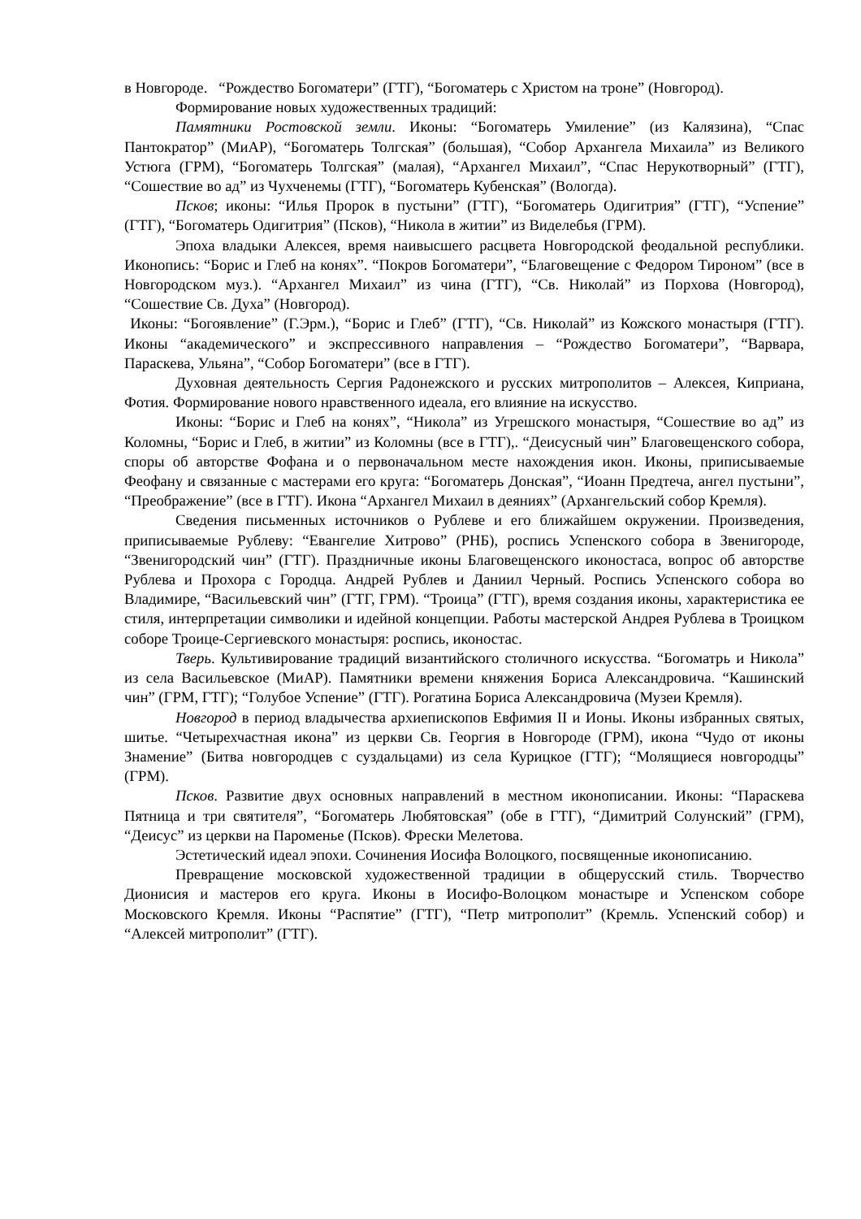в Новгороде. “Рождество Богоматери” (ГТГ), “Богоматерь с Христом на троне” (Новгород).
Формирование новых художественных традиций:
Памятники Ростовской земли. Иконы: “Богоматерь Умиление” (из Калязина), “Спас Пантократор” (МиАР), “Богоматерь Толгская” (большая), “Собор Архангела Михаила” из Великого Устюга (ГРМ), “Богоматерь Толгская” (малая), “Архангел Михаил”, “Спас Нерукотворный” (ГТГ), “Сошествие во ад” из Чухченемы (ГТГ), “Богоматерь Кубенская” (Вологда).
Псков; иконы: “Илья Пророк в пустыни” (ГТГ), “Богоматерь Одигитрия” (ГТГ), “Успение” (ГТГ), “Богоматерь Одигитрия” (Псков), “Никола в житии” из Виделебья (ГРМ).
Эпоха владыки Алексея, время наивысшего расцвета Новгородской феодальной республики. Иконопись: “Борис и Глеб на конях”. “Покров Богоматери”, “Благовещение с Федором Тироном” (все в Новгородском муз.). “Архангел Михаил” из чина (ГТГ), “Св. Николай” из Порхова (Новгород), “Сошествие Св. Духа” (Новгород).
Иконы: “Богоявление” (Г.Эрм.), “Борис и Глеб” (ГТГ), “Св. Николай” из Кожского монастыря (ГТГ). Иконы “академического” и экспрессивного направления – “Рождество Богоматери”, “Варвара, Параскева, Ульяна”, “Собор Богоматери” (все в ГТГ).
Духовная деятельность Сергия Радонежского и русских митрополитов – Алексея, Киприана, Фотия. Формирование нового нравственного идеала, его влияние на искусство.
Иконы: “Борис и Глеб на конях”, “Никола” из Угрешского монастыря, “Сошествие во ад” из Коломны, “Борис и Глеб, в житии” из Коломны (все в ГТГ),. “Деисусный чин” Благовещенского собора, споры об авторстве Фофана и о первоначальном месте нахождения икон. Иконы, приписываемые Феофану и связанные с мастерами его круга: “Богоматерь Донская”, “Иоанн Предтеча, ангел пустыни”, “Преображение” (все в ГТГ). Икона “Архангел Михаил в деяниях” (Архангельский собор Кремля).
Сведения письменных источников о Рублеве и его ближайшем окружении. Произведения, приписываемые Рублеву: “Евангелие Хитрово” (РНБ), роспись Успенского собора в Звенигороде, “Звенигородский чин” (ГТГ). Праздничные иконы Благовещенского иконостаса, вопрос об авторстве Рублева и Прохора с Городца. Андрей Рублев и Даниил Черный. Роспись Успенского собора во Владимире, “Васильевский чин” (ГТГ, ГРМ). “Троица” (ГТГ), время создания иконы, характеристика ее стиля, интерпретации символики и идейной концепции. Работы мастерской Андрея Рублева в Троицком соборе Троице-Сергиевского монастыря: роспись, иконостас.
Тверь. Культивирование традиций византийского столичного искусства. “Богоматрь и Никола” из села Васильевское (МиАР). Памятники времени княжения Бориса Александровича. “Кашинский чин” (ГРМ, ГТГ); “Голубое Успение” (ГТГ). Рогатина Бориса Александровича (Музеи Кремля).
Новгород в период владычества архиепископов Евфимия II и Ионы. Иконы избранных святых, шитье. “Четырехчастная икона” из церкви Св. Георгия в Новгороде (ГРМ), икона “Чудо от иконы Знамение” (Битва новгородцев с суздальцами) из села Курицкое (ГТГ); “Молящиеся новгородцы” (ГРМ).
Псков. Развитие двух основных направлений в местном иконописании. Иконы: “Параскева Пятница и три святителя”, “Богоматерь Любятовская” (обе в ГТГ), “Димитрий Солунский” (ГРМ), “Деисус” из церкви на Пароменье (Псков). Фрески Мелетова.
Эстетический идеал эпохи. Сочинения Иосифа Волоцкого, посвященные иконописанию.
Превращение московской художественной традиции в общерусский стиль. Творчество Дионисия и мастеров его круга. Иконы в Иосифо-Волоцком монастыре и Успенском соборе Московского Кремля. Иконы “Распятие” (ГТГ), “Петр митрополит” (Кремль. Успенский собор) и “Алексей митрополит” (ГТГ).